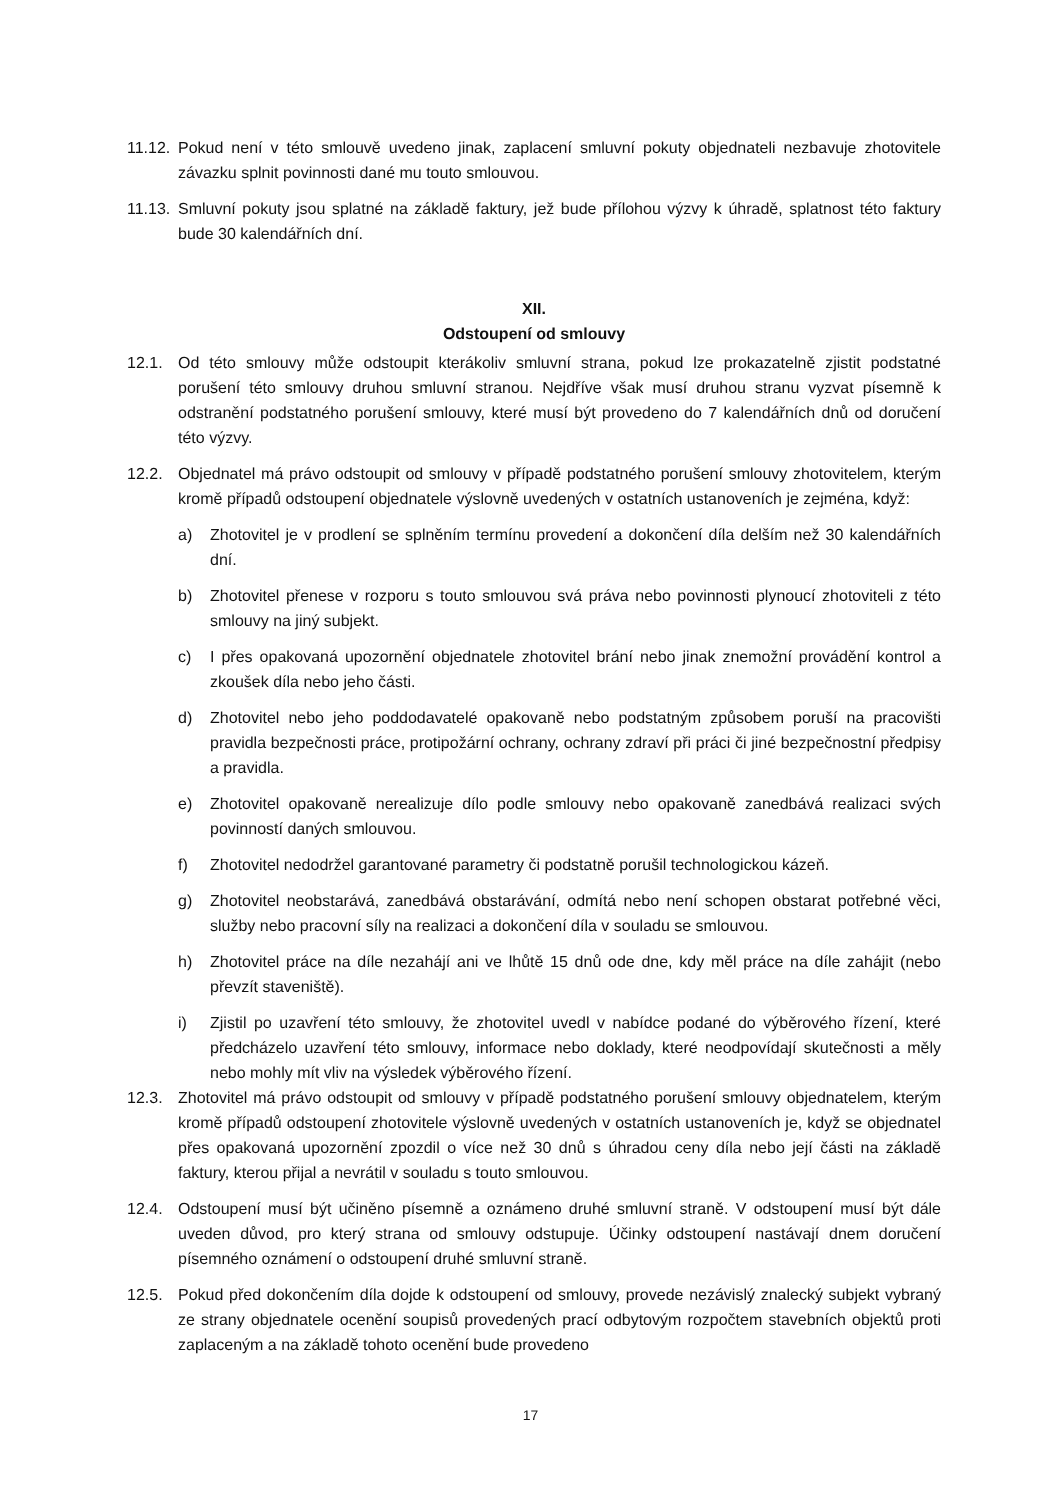11.12.
Pokud není v této smlouvě uvedeno jinak, zaplacení smluvní pokuty objednateli nezbavuje zhotovitele závazku splnit povinnosti dané mu touto smlouvou.
11.13.
Smluvní pokuty jsou splatné na základě faktury, jež bude přílohou výzvy k úhradě, splatnost této faktury bude 30 kalendářních dní.
XII.
Odstoupení od smlouvy
12.1. Od této smlouvy může odstoupit kterákoliv smluvní strana, pokud lze prokazatelně zjistit podstatné porušení této smlouvy druhou smluvní stranou. Nejdříve však musí druhou stranu vyzvat písemně k odstranění podstatného porušení smlouvy, které musí být provedeno do 7 kalendářních dnů od doručení této výzvy.
12.2. Objednatel má právo odstoupit od smlouvy v případě podstatného porušení smlouvy zhotovitelem, kterým kromě případů odstoupení objednatele výslovně uvedených v ostatních ustanoveních je zejména, když:
a) Zhotovitel je v prodlení se splněním termínu provedení a dokončení díla delším než 30 kalendářních dní.
b) Zhotovitel přenese v rozporu s touto smlouvou svá práva nebo povinnosti plynoucí zhotoviteli z této smlouvy na jiný subjekt.
c) I přes opakovaná upozornění objednatele zhotovitel brání nebo jinak znemožní provádění kontrol a zkoušek díla nebo jeho části.
d) Zhotovitel nebo jeho poddodavatelé opakovaně nebo podstatným způsobem poruší na pracovišti pravidla bezpečnosti práce, protipožární ochrany, ochrany zdraví při práci či jiné bezpečnostní předpisy a pravidla.
e) Zhotovitel opakovaně nerealizuje dílo podle smlouvy nebo opakovaně zanedbává realizaci svých povinností daných smlouvou.
f) Zhotovitel nedodržel garantované parametry či podstatně porušil technologickou kázeň.
g) Zhotovitel neobstarává, zanedbává obstarávání, odmítá nebo není schopen obstarat potřebné věci, služby nebo pracovní síly na realizaci a dokončení díla v souladu se smlouvou.
h) Zhotovitel práce na díle nezahájí ani ve lhůtě 15 dnů ode dne, kdy měl práce na díle zahájit (nebo převzít staveniště).
i) Zjistil po uzavření této smlouvy, že zhotovitel uvedl v nabídce podané do výběrového řízení, které předcházelo uzavření této smlouvy, informace nebo doklady, které neodpovídají skutečnosti a měly nebo mohly mít vliv na výsledek výběrového řízení.
12.3. Zhotovitel má právo odstoupit od smlouvy v případě podstatného porušení smlouvy objednatelem, kterým kromě případů odstoupení zhotovitele výslovně uvedených v ostatních ustanoveních je, když se objednatel přes opakovaná upozornění zpozdil o více než 30 dnů s úhradou ceny díla nebo její části na základě faktury, kterou přijal a nevrátil v souladu s touto smlouvou.
12.4. Odstoupení musí být učiněno písemně a oznámeno druhé smluvní straně. V odstoupení musí být dále uveden důvod, pro který strana od smlouvy odstupuje. Účinky odstoupení nastávají dnem doručení písemného oznámení o odstoupení druhé smluvní straně.
12.5. Pokud před dokončením díla dojde k odstoupení od smlouvy, provede nezávislý znalecký subjekt vybraný ze strany objednatele ocenění soupisů provedených prací odbytovým rozpočtem stavebních objektů proti zaplaceným a na základě tohoto ocenění bude provedeno
17